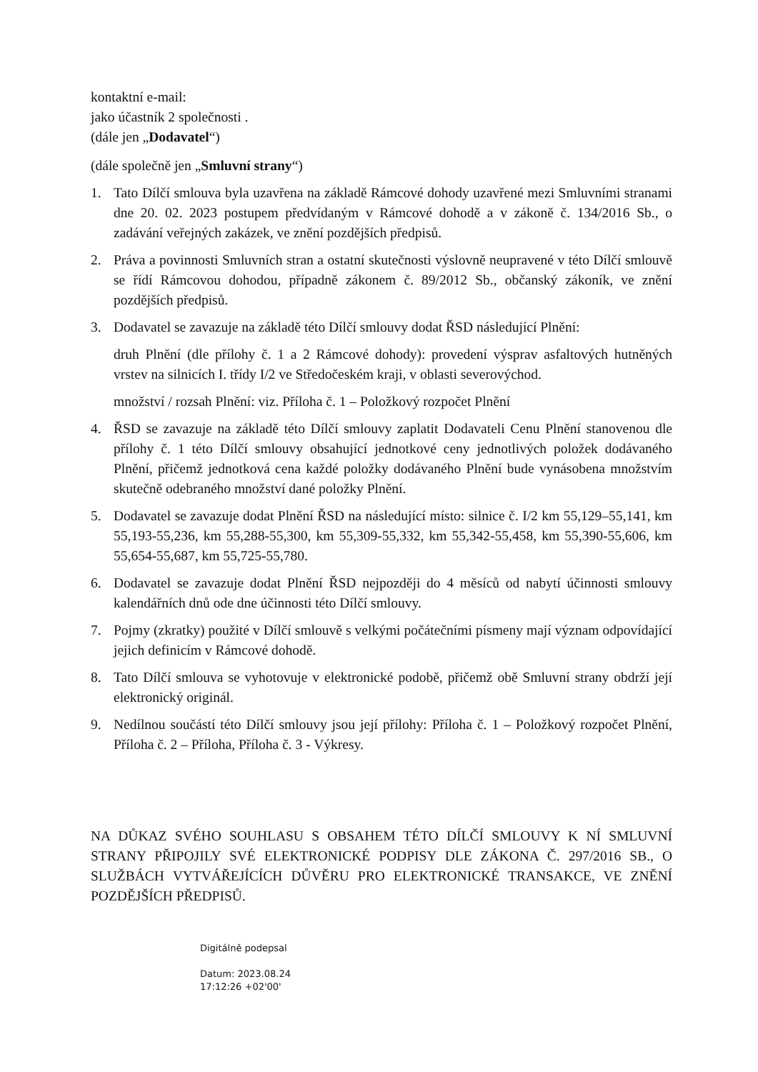kontaktní e-mail:
jako účastník 2 společnosti .
(dále jen „Dodavatel“)
(dále společně jen „Smluvní strany“)
1. Tato Dílčí smlouva byla uzavřena na základě Rámcové dohody uzavřené mezi Smluvními stranami dne 20. 02. 2023 postupem předvídaným v Rámcové dohodě a v zákoně č. 134/2016 Sb., o zadávání veřejných zakázek, ve znění pozdějších předpisů.
2. Práva a povinnosti Smluvních stran a ostatní skutečnosti výslovně neupravené v této Dílčí smlouvě se řídí Rámcovou dohodou, případně zákonem č. 89/2012 Sb., občanský zákoník, ve znění pozdějších předpisů.
3. Dodavatel se zavazuje na základě této Dílčí smlouvy dodat ŘSD následující Plnění:
druh Plnění (dle přílohy č. 1 a 2 Rámcové dohody): provedení výsprav asfaltových hutněných vrstev na silnicích I. třídy I/2 ve Středočeském kraji, v oblasti severovýchod.
množství / rozsah Plnění: viz. Příloha č. 1 – Položkový rozpočet Plnění
4. ŘSD se zavazuje na základě této Dílčí smlouvy zaplatit Dodavateli Cenu Plnění stanovenou dle přílohy č. 1 této Dílčí smlouvy obsahující jednotkové ceny jednotlivých položek dodávaného Plnění, přičemž jednotková cena každé položky dodávaného Plnění bude vynásobena množstvím skutečně odebraného množství dané položky Plnění.
5. Dodavatel se zavazuje dodat Plnění ŘSD na následující místo: silnice č. I/2 km 55,129–55,141, km 55,193-55,236, km 55,288-55,300, km 55,309-55,332, km 55,342-55,458, km 55,390-55,606, km 55,654-55,687, km 55,725-55,780.
6. Dodavatel se zavazuje dodat Plnění ŘSD nejpozději do 4 měsíců od nabytí účinnosti smlouvy kalendářních dnů ode dne účinnosti této Dílčí smlouvy.
7. Pojmy (zkratky) použité v Dílčí smlouvě s velkými počátečními písmeny mají význam odpovídající jejich definicím v Rámcové dohodě.
8. Tato Dílčí smlouva se vyhotovuje v elektronické podobě, přičemž obě Smluvní strany obdrží její elektronický originál.
9. Nedílnou součástí této Dílčí smlouvy jsou její přílohy: Příloha č. 1 – Položkový rozpočet Plnění, Příloha č. 2 – Příloha, Příloha č. 3 - Výkresy.
NA DŮKAZ SVÉHO SOUHLASU S OBSAHEM TÉTO DÍLČÍ SMLOUVY K NÍ SMLUVNÍ STRANY PŘIPOJILY SVÉ ELEKTRONICKÉ PODPISY DLE ZÁKONA Č. 297/2016 SB., O SLUŽBÁCH VYTVÁŘEJÍCÍCH DŮVĚRU PRO ELEKTRONICKÉ TRANSAKCE, VE ZNĚNÍ POZDĚJŠÍCH PŘEDPISŮ.
Digitálně podepsal
Datum: 2023.08.24
17:12:26 +02'00'